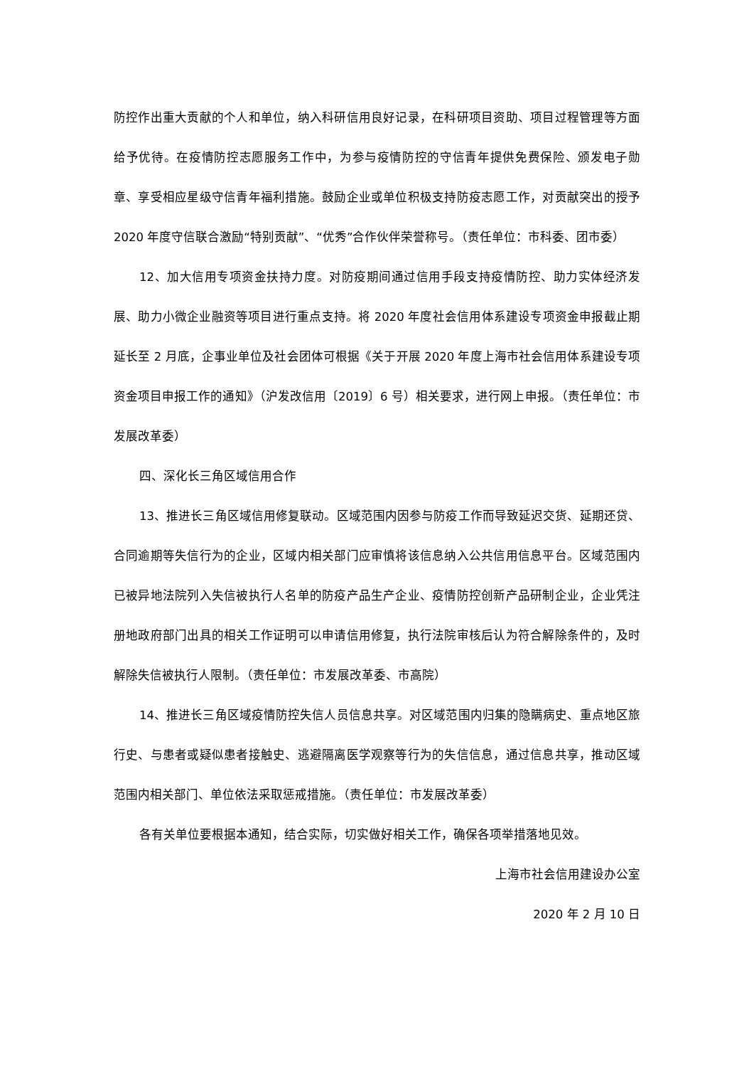防控作出重大贡献的个人和单位，纳入科研信用良好记录，在科研项目资助、项目过程管理等方面给予优待。在疫情防控志愿服务工作中，为参与疫情防控的守信青年提供免费保险、颁发电子勋章、享受相应星级守信青年福利措施。鼓励企业或单位积极支持防疫志愿工作，对贡献突出的授予 2020 年度守信联合激励“特别贡献”、“优秀”合作伙伴荣誉称号。（责任单位：市科委、团市委）
12、加大信用专项资金扶持力度。对防疫期间通过信用手段支持疫情防控、助力实体经济发展、助力小微企业融资等项目进行重点支持。将 2020 年度社会信用体系建设专项资金申报截止期延长至 2 月底，企事业单位及社会团体可根据《关于开展 2020 年度上海市社会信用体系建设专项资金项目申报工作的通知》（沪发改信用〔2019〕6 号）相关要求，进行网上申报。（责任单位：市发展改革委）
四、深化长三角区域信用合作
13、推进长三角区域信用修复联动。区域范围内因参与防疫工作而导致延迟交货、延期还贷、合同逾期等失信行为的企业，区域内相关部门应审慎将该信息纳入公共信用信息平台。区域范围内已被异地法院列入失信被执行人名单的防疫产品生产企业、疫情防控创新产品研制企业，企业凭注册地政府部门出具的相关工作证明可以申请信用修复，执行法院审核后认为符合解除条件的，及时解除失信被执行人限制。（责任单位：市发展改革委、市高院）
14、推进长三角区域疫情防控失信人员信息共享。对区域范围内归集的隐瞒病史、重点地区旅行史、与患者或疑似患者接触史、逃避隔离医学观察等行为的失信信息，通过信息共享，推动区域范围内相关部门、单位依法采取惩戒措施。（责任单位：市发展改革委）
各有关单位要根据本通知，结合实际，切实做好相关工作，确保各项举措落地见效。
上海市社会信用建设办公室
2020 年 2 月 10 日